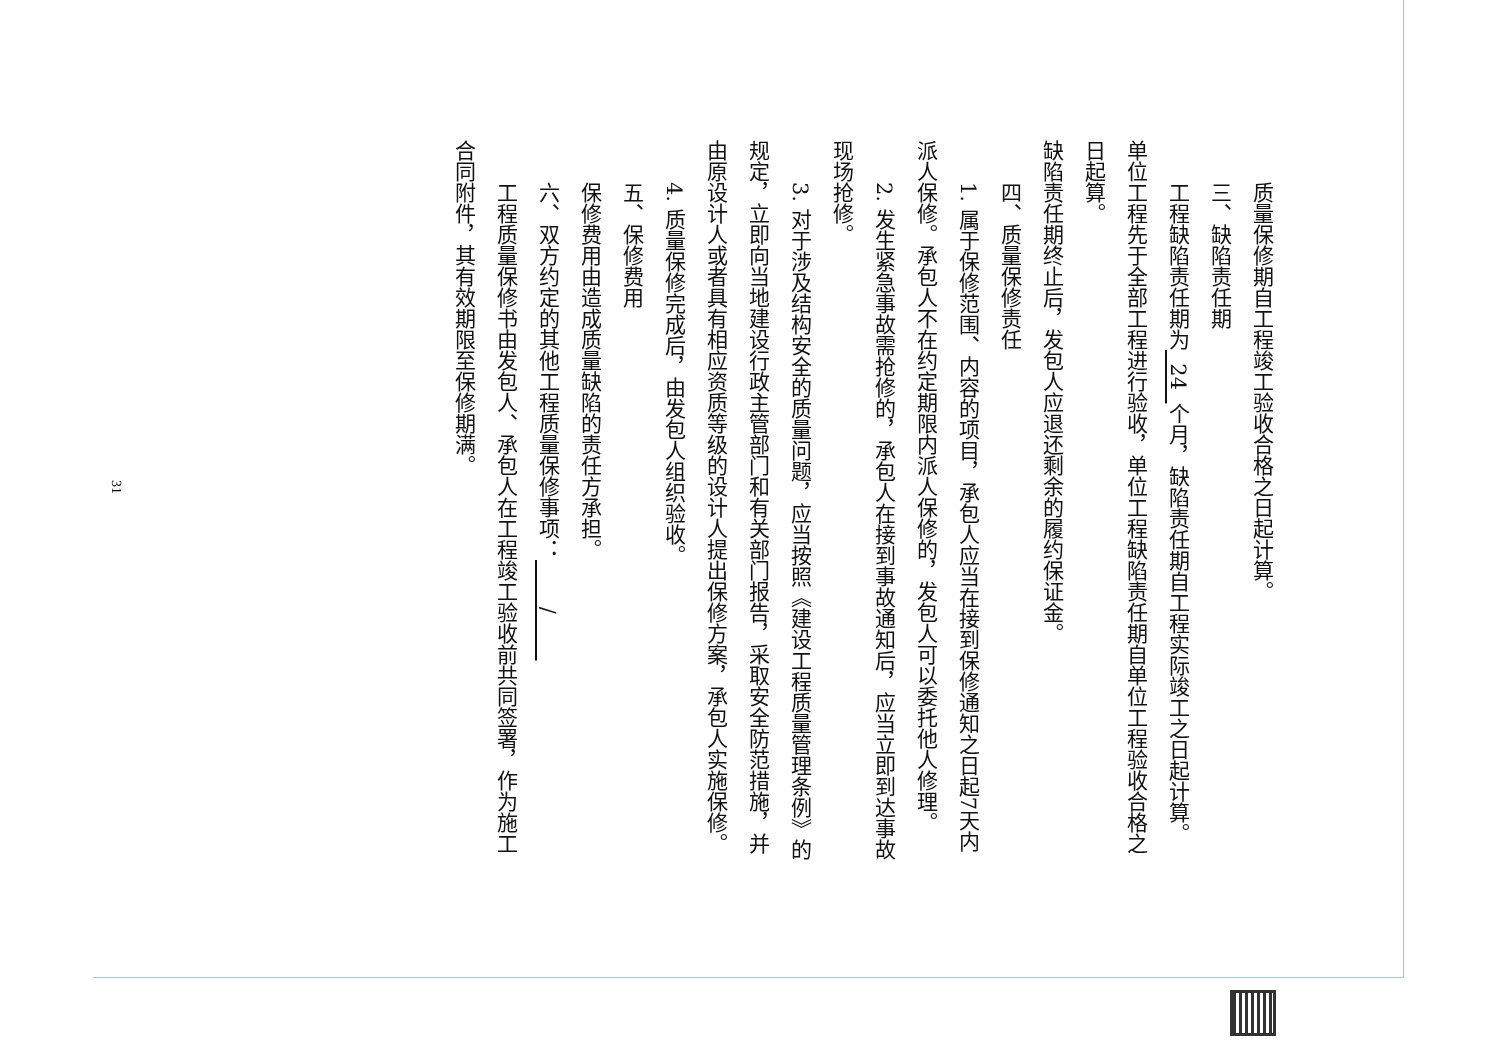质量保修期自工程竣工验收合格之日起计算。
三、缺陷责任期
工程缺陷责任期为 24 个月，缺陷责任期自工程实际竣工之日起计算。单位工程先于全部工程进行验收，单位工程缺陷责任期自单位工程验收合格之日起算。
缺陷责任期终止后，发包人应退还剩余的履约保证金。
四、质量保修责任
1. 属于保修范围、内容的项目，承包人应当在接到保修通知之日起7天内派人保修。承包人不在约定期限内派人保修的，发包人可以委托他人修理。
2. 发生紧急事故需抢修的，承包人在接到事故通知后，应当立即到达事故现场抢修。
3. 对于涉及结构安全的质量问题，应当按照《建设工程质量管理条例》的规定，立即向当地建设行政主管部门和有关部门报告，采取安全防范措施，并由原设计人或者具有相应资质等级的设计人提出保修方案，承包人实施保修。
4. 质量保修完成后，由发包人组织验收。
五、保修费用
保修费用由造成质量缺陷的责任方承担。
六、双方约定的其他工程质量保修事项： /
工程质量保修书由发包人、承包人在工程竣工验收前共同签署，作为施工合同附件，其有效期限至保修期满。
31